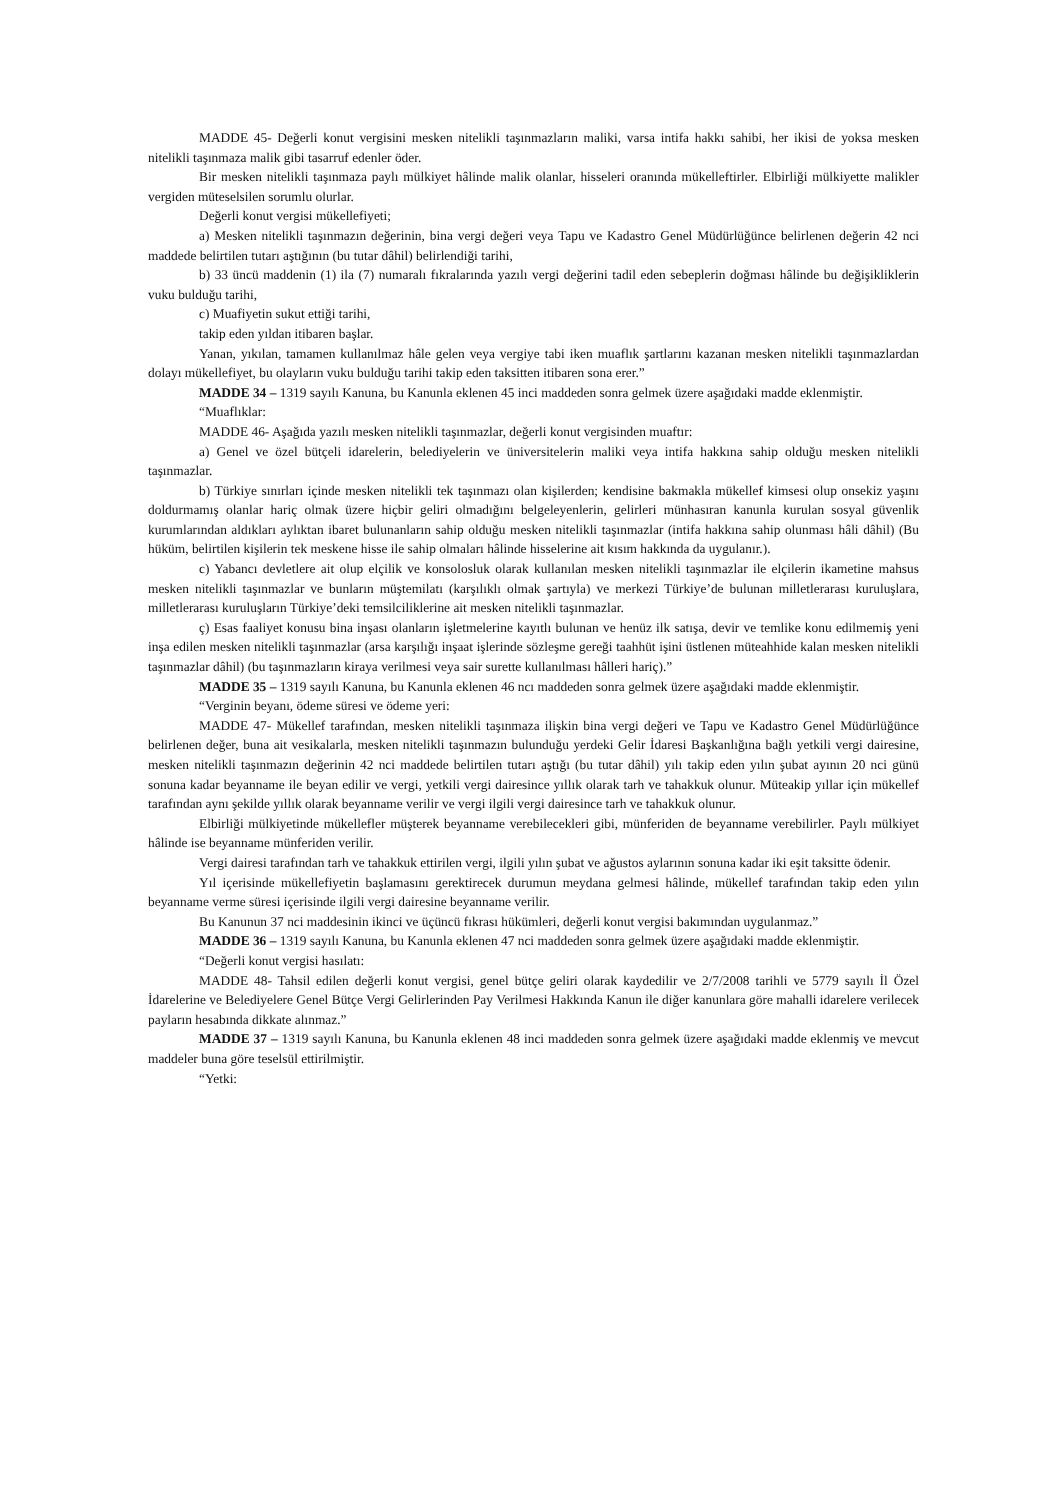MADDE 45- Değerli konut vergisini mesken nitelikli taşınmazların maliki, varsa intifa hakkı sahibi, her ikisi de yoksa mesken nitelikli taşınmaza malik gibi tasarruf edenler öder.
Bir mesken nitelikli taşınmaza paylı mülkiyet hâlinde malik olanlar, hisseleri oranında mükelleftirler. Elbirliği mülkiyette malikler vergiden müteselsilen sorumlu olurlar.
Değerli konut vergisi mükellefiyeti;
a) Mesken nitelikli taşınmazın değerinin, bina vergi değeri veya Tapu ve Kadastro Genel Müdürlüğünce belirlenen değerin 42 nci maddede belirtilen tutarı aştığının (bu tutar dâhil) belirlendiği tarihi,
b) 33 üncü maddenin (1) ila (7) numaralı fıkralarında yazılı vergi değerini tadil eden sebeplerin doğması hâlinde bu değişikliklerin vuku bulduğu tarihi,
c) Muafiyetin sukut ettiği tarihi,
takip eden yıldan itibaren başlar.
Yanan, yıkılan, tamamen kullanılmaz hâle gelen veya vergiye tabi iken muaflık şartlarını kazanan mesken nitelikli taşınmazlardan dolayı mükellefiyet, bu olayların vuku bulduğu tarihi takip eden taksitten itibaren sona erer.”
MADDE 34 – 1319 sayılı Kanuna, bu Kanunla eklenen 45 inci maddeden sonra gelmek üzere aşağıdaki madde eklenmiştir.
“Muaflıklar:
MADDE 46- Aşağıda yazılı mesken nitelikli taşınmazlar, değerli konut vergisinden muaftır:
a) Genel ve özel bütçeli idarelerin, belediyelerin ve üniversitelerin maliki veya intifa hakkına sahip olduğu mesken nitelikli taşınmazlar.
b) Türkiye sınırları içinde mesken nitelikli tek taşınmazı olan kişilerden; kendisine bakmakla mükellef kimsesi olup onsekiz yaşını doldurmamış olanlar hariç olmak üzere hiçbir geliri olmadığını belgeleyenlerin, gelirleri münhasıran kanunla kurulan sosyal güvenlik kurumlarından aldıkları aylıktan ibaret bulunanların sahip olduğu mesken nitelikli taşınmazlar (intifa hakkına sahip olunması hâli dâhil) (Bu hüküm, belirtilen kişilerin tek meskene hisse ile sahip olmaları hâlinde hisselerine ait kısım hakkında da uygulanır.).
c) Yabancı devletlere ait olup elçilik ve konsolosluk olarak kullanılan mesken nitelikli taşınmazlar ile elçilerin ikametine mahsus mesken nitelikli taşınmazlar ve bunların müştemilatı (karşılıklı olmak şartıyla) ve merkezi Türkiye’de bulunan milletlerarası kuruluşlara, milletlerarası kuruluşların Türkiye’deki temsilciliklerine ait mesken nitelikli taşınmazlar.
ç) Esas faaliyet konusu bina inşası olanların işletmelerine kayıtlı bulunan ve henüz ilk satışa, devir ve temlike konu edilmemiş yeni inşa edilen mesken nitelikli taşınmazlar (arsa karşılığı inşaat işlerinde sözleşme gereği taahhüt işini üstlenen müteahhide kalan mesken nitelikli taşınmazlar dâhil) (bu taşınmazların kiraya verilmesi veya sair surette kullanılması hâlleri hariç).”
MADDE 35 – 1319 sayılı Kanuna, bu Kanunla eklenen 46 ncı maddeden sonra gelmek üzere aşağıdaki madde eklenmiştir.
“Verginin beyanı, ödeme süresi ve ödeme yeri:
MADDE 47- Mükellef tarafından, mesken nitelikli taşınmaza ilişkin bina vergi değeri ve Tapu ve Kadastro Genel Müdürlüğünce belirlenen değer, buna ait vesikalarla, mesken nitelikli taşınmazın bulunduğu yerdeki Gelir İdaresi Başkanlığına bağlı yetkili vergi dairesine, mesken nitelikli taşınmazın değerinin 42 nci maddede belirtilen tutarı aştığı (bu tutar dâhil) yılı takip eden yılın şubat ayının 20 nci günü sonuna kadar beyanname ile beyan edilir ve vergi, yetkili vergi dairesince yıllık olarak tarh ve tahakkuk olunur. Müteakip yıllar için mükellef tarafından aynı şekilde yıllık olarak beyanname verilir ve vergi ilgili vergi dairesince tarh ve tahakkuk olunur.
Elbirliği mülkiyetinde mükellefler müşterek beyanname verebilecekleri gibi, münferiden de beyanname verebilirler. Paylı mülkiyet hâlinde ise beyanname münferiden verilir.
Vergi dairesi tarafından tarh ve tahakkuk ettirilen vergi, ilgili yılın şubat ve ağustos aylarının sonuna kadar iki eşit taksitte ödenir.
Yıl içerisinde mükellefiyetin başlamasını gerektirecek durumun meydana gelmesi hâlinde, mükellef tarafından takip eden yılın beyanname verme süresi içerisinde ilgili vergi dairesine beyanname verilir.
Bu Kanunun 37 nci maddesinin ikinci ve üçüncü fıkrası hükümleri, değerli konut vergisi bakımından uygulanmaz.”
MADDE 36 – 1319 sayılı Kanuna, bu Kanunla eklenen 47 nci maddeden sonra gelmek üzere aşağıdaki madde eklenmiştir.
“Değerli konut vergisi hasılatı:
MADDE 48- Tahsil edilen değerli konut vergisi, genel bütçe geliri olarak kaydedilir ve 2/7/2008 tarihli ve 5779 sayılı İl Özel İdarelerine ve Belediyelere Genel Bütçe Vergi Gelirlerinden Pay Verilmesi Hakkında Kanun ile diğer kanunlara göre mahalli idarelere verilecek payların hesabında dikkate alınmaz.”
MADDE 37 – 1319 sayılı Kanuna, bu Kanunla eklenen 48 inci maddeden sonra gelmek üzere aşağıdaki madde eklenmiş ve mevcut maddeler buna göre teselsül ettirilmiştir.
“Yetki: